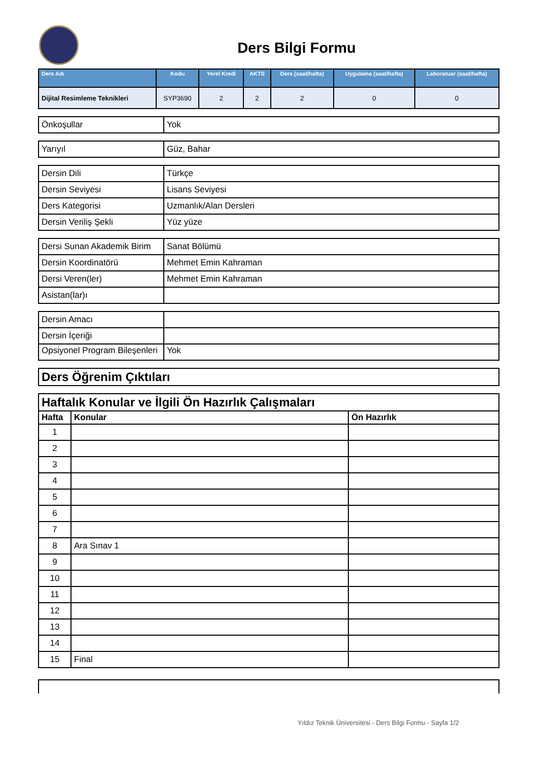Ders Bilgi Formu
| Ders Adı | Kodu | Yerel Kredi | AKTS | Ders (saat/hafta) | Uygulama (saat/hafta) | Laboratuar (saat/hafta) |
| --- | --- | --- | --- | --- | --- | --- |
| Dijital Resimleme Teknikleri | SYP3690 | 2 | 2 | 2 | 0 | 0 |
| Önkoşullar | Yok |
| Yarıyıl | Güz, Bahar |
| Dersin Dili | Türkçe |
| Dersin Seviyesi | Lisans Seviyesi |
| Ders Kategorisi | Uzmanlık/Alan Dersleri |
| Dersin Veriliş Şekli | Yüz yüze |
| Dersi Sunan Akademik Birim | Sanat Bölümü |
| Dersin Koordinatörü | Mehmet Emin Kahraman |
| Dersi Veren(ler) | Mehmet Emin Kahraman |
| Asistan(lar)ı | |
| Dersin Amacı | |
| Dersin İçeriği | |
| Opsiyonel Program Bileşenleri | Yok |
| Ders Öğrenim Çıktıları |
| Haftalık Konular ve İlgili Ön Hazırlık Çalışmaları | | |
| Hafta | Konular | Ön Hazırlık |
| 1 | | |
| 2 | | |
| 3 | | |
| 4 | | |
| 5 | | |
| 6 | | |
| 7 | | |
| 8 | Ara Sınav 1 | |
| 9 | | |
| 10 | | |
| 11 | | |
| 12 | | |
| 13 | | |
| 14 | | |
| 15 | Final | |
Yıldız Teknik Üniversitesi - Ders Bilgi Formu - Sayfa 1/2